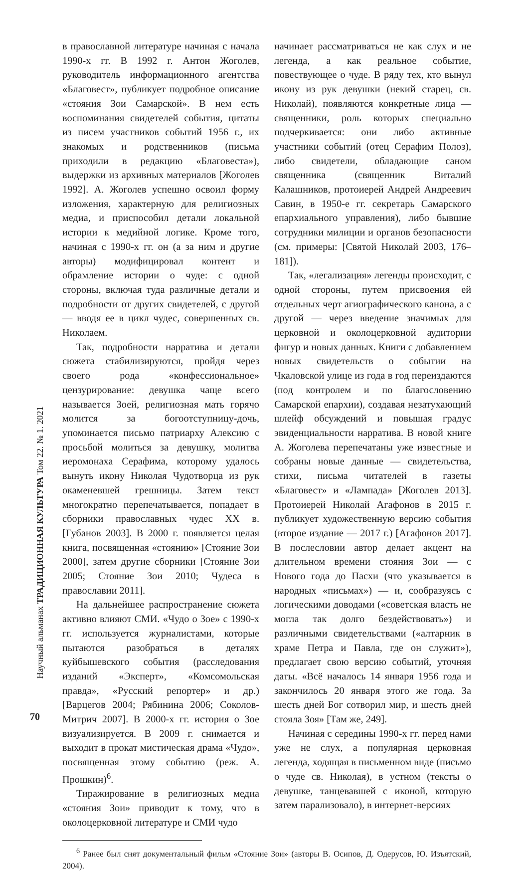Научный альманах ТРАДИЦИОННАЯ КУЛЬТУРА Том 22. № 1. 2021
в православной литературе начиная с начала 1990-х гг. В 1992 г. Антон Жоголев, руководитель информационного агентства «Благовест», публикует подробное описание «стояния Зои Самарской». В нем есть воспоминания свидетелей события, цитаты из писем участников событий 1956 г., их знакомых и родственников (письма приходили в редакцию «Благовеста»), выдержки из архивных материалов [Жоголев 1992]. А. Жоголев успешно освоил форму изложения, характерную для религиозных медиа, и приспособил детали локальной истории к медийной логике. Кроме того, начиная с 1990-х гг. он (а за ним и другие авторы) модифицировал контент и обрамление истории о чуде: с одной стороны, включая туда различные детали и подробности от других свидетелей, с другой — вводя ее в цикл чудес, совершенных св. Николаем.
Так, подробности нарратива и детали сюжета стабилизируются, пройдя через своего рода «конфессиональное» цензурирование: девушка чаще всего называется Зоей, религиозная мать горячо молится за богоотступницу-дочь, упоминается письмо патриарху Алексию с просьбой молиться за девушку, молитва иеромонаха Серафима, которому удалось вынуть икону Николая Чудотворца из рук окаменевшей грешницы. Затем текст многократно перепечатывается, попадает в сборники православных чудес XX в. [Губанов 2003]. В 2000 г. появляется целая книга, посвященная «стоянию» [Стояние Зои 2000], затем другие сборники [Стояние Зои 2005; Стояние Зои 2010; Чудеса в православии 2011].
На дальнейшее распространение сюжета активно влияют СМИ. «Чудо о Зое» с 1990-х гг. используется журналистами, которые пытаются разобраться в деталях куйбышевского события (расследования изданий «Эксперт», «Комсомольская правда», «Русский репортер» и др.) [Варцегов 2004; Рябинина 2006; Соколов-Митрич 2007]. В 2000-х гг. история о Зое визуализируется. В 2009 г. снимается и выходит в прокат мистическая драма «Чудо», посвященная этому событию (реж. А. Прошкин)<sup>6</sup>.
Тиражирование в религиозных медиа «стояния Зои» приводит к тому, что в околоцерковной литературе и СМИ чудо
начинает рассматриваться не как слух и не легенда, а как реальное событие, повествующее о чуде. В ряду тех, кто вынул икону из рук девушки (некий старец, св. Николай), появляются конкретные лица — священники, роль которых специально подчеркивается: они либо активные участники событий (отец Серафим Полоз), либо свидетели, обладающие саном священника (священник Виталий Калашников, протоиерей Андрей Андреевич Савин, в 1950-е гг. секретарь Самарского епархиального управления), либо бывшие сотрудники милиции и органов безопасности (см. примеры: [Святой Николай 2003, 176–181]).
Так, «легализация» легенды происходит, с одной стороны, путем присвоения ей отдельных черт агиографического канона, а с другой — через введение значимых для церковной и околоцерковной аудитории фигур и новых данных. Книги с добавлением новых свидетельств о событии на Чкаловской улице из года в год переиздаются (под контролем и по благословению Самарской епархии), создавая незатухающий шлейф обсуждений и повышая градус эвиденциальности нарратива. В новой книге А. Жоголева перепечатаны уже известные и собраны новые данные — свидетельства, стихи, письма читателей в газеты «Благовест» и «Лампада» [Жоголев 2013]. Протоиерей Николай Агафонов в 2015 г. публикует художественную версию события (второе издание — 2017 г.) [Агафонов 2017]. В послесловии автор делает акцент на длительном времени стояния Зои — с Нового года до Пасхи (что указывается в народных «письмах») — и, сообразуясь с логическими доводами («советская власть не могла так долго бездействовать») и различными свидетельствами («алтарник в храме Петра и Павла, где он служит»), предлагает свою версию событий, уточняя даты. «Всё началось 14 января 1956 года и закончилось 20 января этого же года. За шесть дней Бог сотворил мир, и шесть дней стояла Зоя» [Там же, 249].
Начиная с середины 1990-х гг. перед нами уже не слух, а популярная церковная легенда, ходящая в письменном виде (письмо о чуде св. Николая), в устном (тексты о девушке, танцевавшей с иконой, которую затем парализовало), в интернет-версиях
<sup>6</sup> Ранее был снят документальный фильм «Стояние Зои» (авторы В. Осипов, Д. Одерусов, Ю. Изъятский, 2004).
70